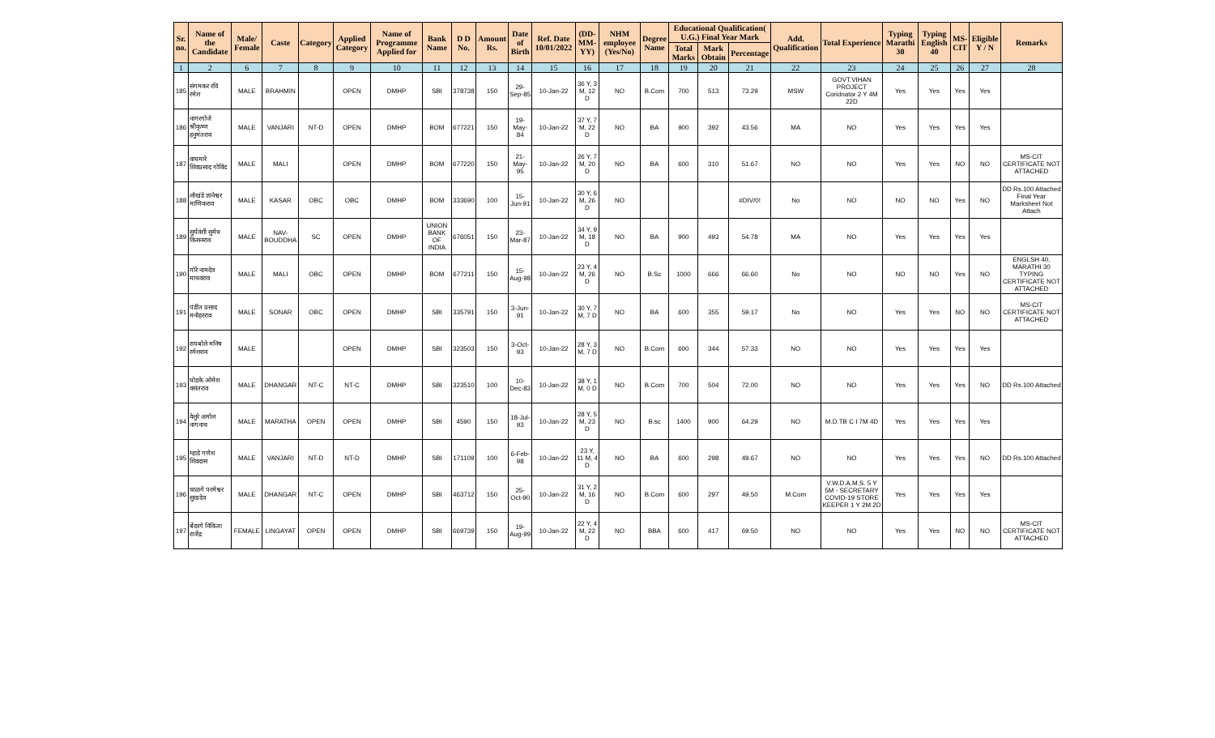| Sr. no. | Name of the Candidate | Male/ Female | Caste | Category | Applied Category | Name of Programme Applied for | Bank Name | D D No. | Amount Rs. | Date of Birth | Ref. Date 10/01/2022 | (DD-MM-YY) | NHM employee (Yes/No) | Degree Name | Educational Qualification( U.G.) Final Year Mark | | | Add. Qualification | Total Experience | Typing Marathi 30 | Typing English 40 | MS-CIT | Eligible Y / N | Remarks |
| --- | --- | --- | --- | --- | --- | --- | --- | --- | --- | --- | --- | --- | --- | --- | --- | --- | --- | --- | --- | --- | --- | --- | --- | --- |
| | | | | | | | | | | | | | | | Total Marks | Mark Obtain | Percentage | | | | | | | |
| 1 | 2 | 6 | 7 | 8 | 9 | 10 | 11 | 12 | 13 | 14 | 15 | 16 | 17 | 18 | 19 | 20 | 21 | 22 | 23 | 24 | 25 | 26 | 27 | 28 |
| 185 | संगमकर रवि रमेश | MALE | BRAHMIN | | OPEN | DMHP | SBI | 378738 | 150 | 29-Sep-85 | 10-Jan-22 | 36 Y, 3 M, 12 D | NO | B.Com | 700 | 513 | 73.29 | MSW | GOVT.VIHAN PROJECT Coridnator 2 Y 4M 22D | Yes | Yes | Yes | Yes | |
| 186 | नागरगोजे श्रीकृष्ण हनुमंतराव | MALE | VANJARI | NT-D | OPEN | DMHP | BOM | 677221 | 150 | 19-May-84 | 10-Jan-22 | 37 Y, 7 M, 22 D | NO | BA | 900 | 392 | 43.56 | MA | NO | Yes | Yes | Yes | Yes | |
| 187 | वाघमारे शिवप्रसाद गोविंद | MALE | MALI | | OPEN | DMHP | BOM | 677220 | 150 | 21-May-95 | 10-Jan-22 | 26 Y, 7 M, 20 D | NO | BA | 600 | 310 | 51.67 | NO | NO | Yes | Yes | NO | NO | MS-CIT CERTIFICATE NOT ATTACHED |
| 188 | लोखंडे ज्ञानेश्वर माणिकराव | MALE | KASAR | OBC | OBC | DMHP | BOM | 333690 | 100 | 15-Jun-91 | 10-Jan-22 | 30 Y, 6 M, 26 D | NO | | | | #DIV/0! | No | NO | NO | NO | Yes | NO | DD Rs.100 Attached Final Year Marksheet Not Attach |
| 189 | सुर्यवंशी सुमेध किसनराव | MALE | NAV-BOUDDHA | SC | OPEN | DMHP | UNION BANK OF INDIA | 676051 | 150 | 23-Mar-87 | 10-Jan-22 | 34 Y, 9 M, 18 D | NO | BA | 900 | 493 | 54.78 | MA | NO | Yes | Yes | Yes | Yes | |
| 190 | गोरे नामदेव माधवराव | MALE | MALI | OBC | OPEN | DMHP | BOM | 677211 | 150 | 15-Aug-98 | 10-Jan-22 | 23 Y, 4 M, 26 D | NO | B.Sc | 1000 | 666 | 66.60 | No | NO | NO | NO | Yes | NO | ENGLSH 40, MARATHI 30 TYPING CERTIFICATE NOT ATTACHED |
| 191 | पंडीत प्रसाद मनोहरराव | MALE | SONAR | OBC | OPEN | DMHP | SBI | 335791 | 150 | 3-Jun-91 | 10-Jan-22 | 30 Y, 7 M, 7 D | NO | BA | 600 | 355 | 59.17 | No | NO | Yes | Yes | NO | NO | MS-CIT CERTIFICATE NOT ATTACHED |
| 192 | रायबोले मनिष रमेशराव | MALE | | | OPEN | DMHP | SBI | 323503 | 150 | 3-Oct-93 | 10-Jan-22 | 28 Y, 3 M, 7 D | NO | B.Com | 600 | 344 | 57.33 | NO | NO | Yes | Yes | Yes | Yes | |
| 193 | घोडके ओमेश वसंतराव | MALE | DHANGAR | NT-C | NT-C | DMHP | SBI | 323510 | 100 | 10-Dec-83 | 10-Jan-22 | 38 Y, 1 M, 0 D | NO | B.Com | 700 | 504 | 72.00 | NO | NO | Yes | Yes | Yes | NO | DD Rs.100 Attached |
| 194 | वेलुरे अमोल नागनाथ | MALE | MARATHA | OPEN | OPEN | DMHP | SBI | 4590 | 150 | 18-Jul-93 | 10-Jan-22 | 28 Y, 5 M, 23 D | NO | B.sc | 1400 | 900 | 64.29 | NO | M.D.TB C I 7M 4D | Yes | Yes | Yes | Yes | |
| 195 | म्हाडे गणेश शिवदास | MALE | VANJARI | NT-D | NT-D | DMHP | SBI | 171109 | 100 | 6-Feb-98 | 10-Jan-22 | 23 Y, 11 M, 4 D | NO | BA | 600 | 298 | 49.67 | NO | NO | Yes | Yes | Yes | NO | DD Rs.100 Attached |
| 196 | चाळगे परमेश्वर सुखदेव | MALE | DHANGAR | NT-C | OPEN | DMHP | SBI | 463712 | 150 | 25-Oct-90 | 10-Jan-22 | 31 Y, 2 M, 16 D | NO | B.Com | 600 | 297 | 49.50 | M.Com | V.W.D.A.M.S. 5 Y 5M - SECRETARY COVID-19 STORE KEEPER 1 Y 2M 2D | Yes | Yes | Yes | Yes | |
| 197 | बेंदरगे निकिता राजेंद्र | FEMALE | LINGAYAT | OPEN | OPEN | DMHP | SBI | 669739 | 150 | 19-Aug-99 | 10-Jan-22 | 22 Y, 4 M, 22 D | NO | BBA | 600 | 417 | 69.50 | NO | NO | Yes | Yes | NO | NO | MS-CIT CERTIFICATE NOT ATTACHED |